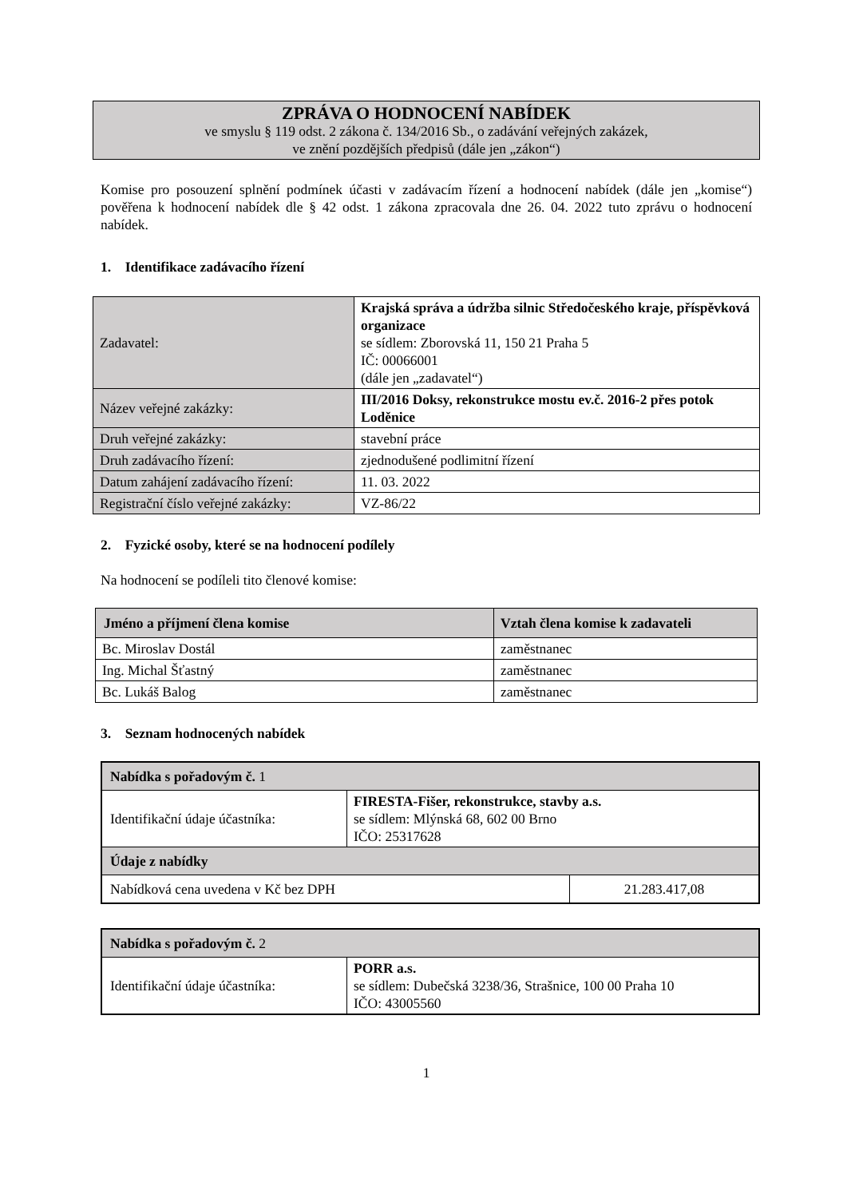ZPRÁVA O HODNOCENÍ NABÍDEK
ve smyslu § 119 odst. 2 zákona č. 134/2016 Sb., o zadávání veřejných zakázek,
ve znění pozdějších předpisů (dále jen „zákon“)
Komise pro posouzení splnění podmínek účasti v zadávacím řízení a hodnocení nabídek (dále jen „komise“) pověřena k hodnocení nabídek dle § 42 odst. 1 zákona zpracovala dne 26. 04. 2022 tuto zprávu o hodnocení nabídek.
1. Identifikace zadávacího řízení
| Zadavatel: | Krajská správa a údržba silnic Středočeského kraje, příspěvková organizace se sídlem: Zborovská 11, 150 21 Praha 5 IČ: 00066001 (dále jen „zadavatel“) |
| Název veřejné zakázky: | III/2016 Doksy, rekonstrukce mostu ev.č. 2016-2 přes potok Loděnice |
| Druh veřejné zakázky: | stavební práce |
| Druh zadávacího řízení: | zjednodušené podlimitní řízení |
| Datum zahájení zadávacího řízení: | 11. 03. 2022 |
| Registrační číslo veřejné zakázky: | VZ-86/22 |
2. Fyzické osoby, které se na hodnocení podílely
Na hodnocení se podíleli tito členové komise:
| Jméno a příjmení člena komise | Vztah člena komise k zadavateli |
| --- | --- |
| Bc. Miroslav Dostál | zaměstnanec |
| Ing. Michal Šťastný | zaměstnanec |
| Bc. Lukáš Balog | zaměstnanec |
3. Seznam hodnocených nabídek
| Nabídka s pořadovým č. 1 | | |
| Identifikační údaje účastníka: | FIRESTA-Fišer, rekonstrukce, stavby a.s. se sídlem: Mlýnská 68, 602 00 Brno IČO: 25317628 | |
| Údaje z nabídky | | |
| Nabídková cena uvedena v Kč bez DPH | | 21.283.417,08 |
| Nabídka s pořadovým č. 2 | |
| Identifikační údaje účastníka: | PORR a.s. se sídlem: Dubečská 3238/36, Strašnice, 100 00 Praha 10 IČO: 43005560 |
1